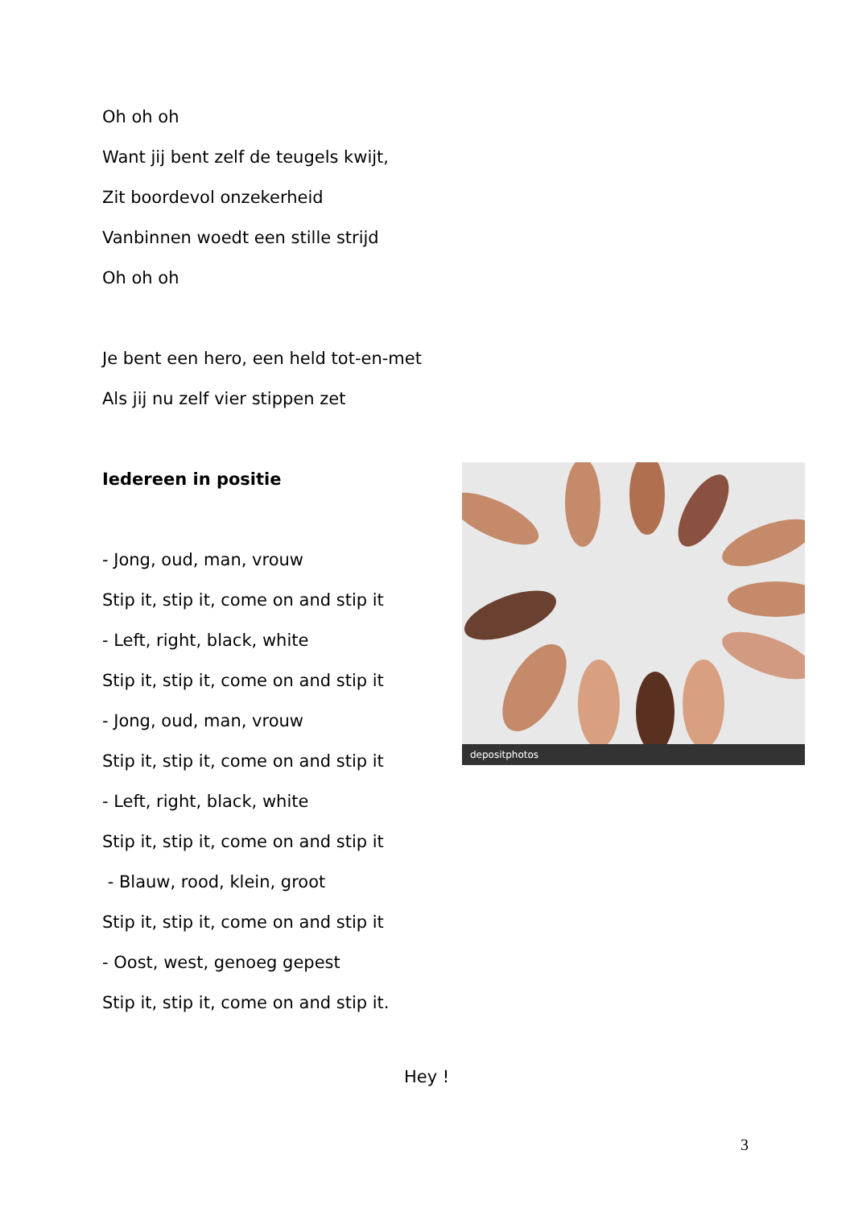Oh oh oh
Want jij bent zelf de teugels kwijt,
Zit boordevol onzekerheid
Vanbinnen woedt een stille strijd
Oh oh oh
Je bent een hero, een held tot-en-met
Als jij nu zelf vier stippen zet
Iedereen in positie
- Jong, oud, man, vrouw
Stip it, stip it, come on and stip it
- Left, right, black, white
Stip it, stip it, come on and stip it
- Jong, oud, man, vrouw
Stip it, stip it, come on and stip it
- Left, right, black, white
Stip it, stip it, come on and stip it
- Blauw, rood, klein, groot
Stip it, stip it, come on and stip it
- Oost, west, genoeg gepest
Stip it, stip it, come on and stip it.
depositphotos
Hey !
3